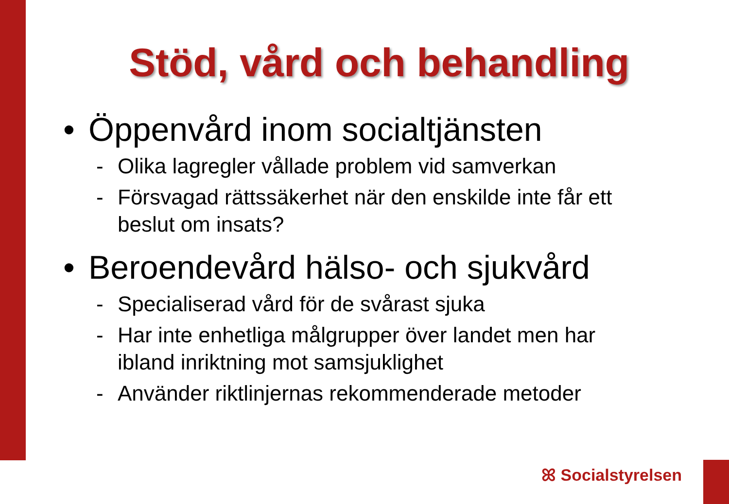Stöd, vård och behandling
• Öppenvård inom socialtjänsten
- Olika lagregler vållade problem vid samverkan
- Försvagad rättssäkerhet när den enskilde inte får ett beslut om insats?
• Beroendevård hälso- och sjukvård
- Specialiserad vård för de svårast sjuka
- Har inte enhetliga målgrupper över landet men har ibland inriktning mot samsjuklighet
- Använder riktlinjernas rekommenderade metoder
ꕤ Socialstyrelsen